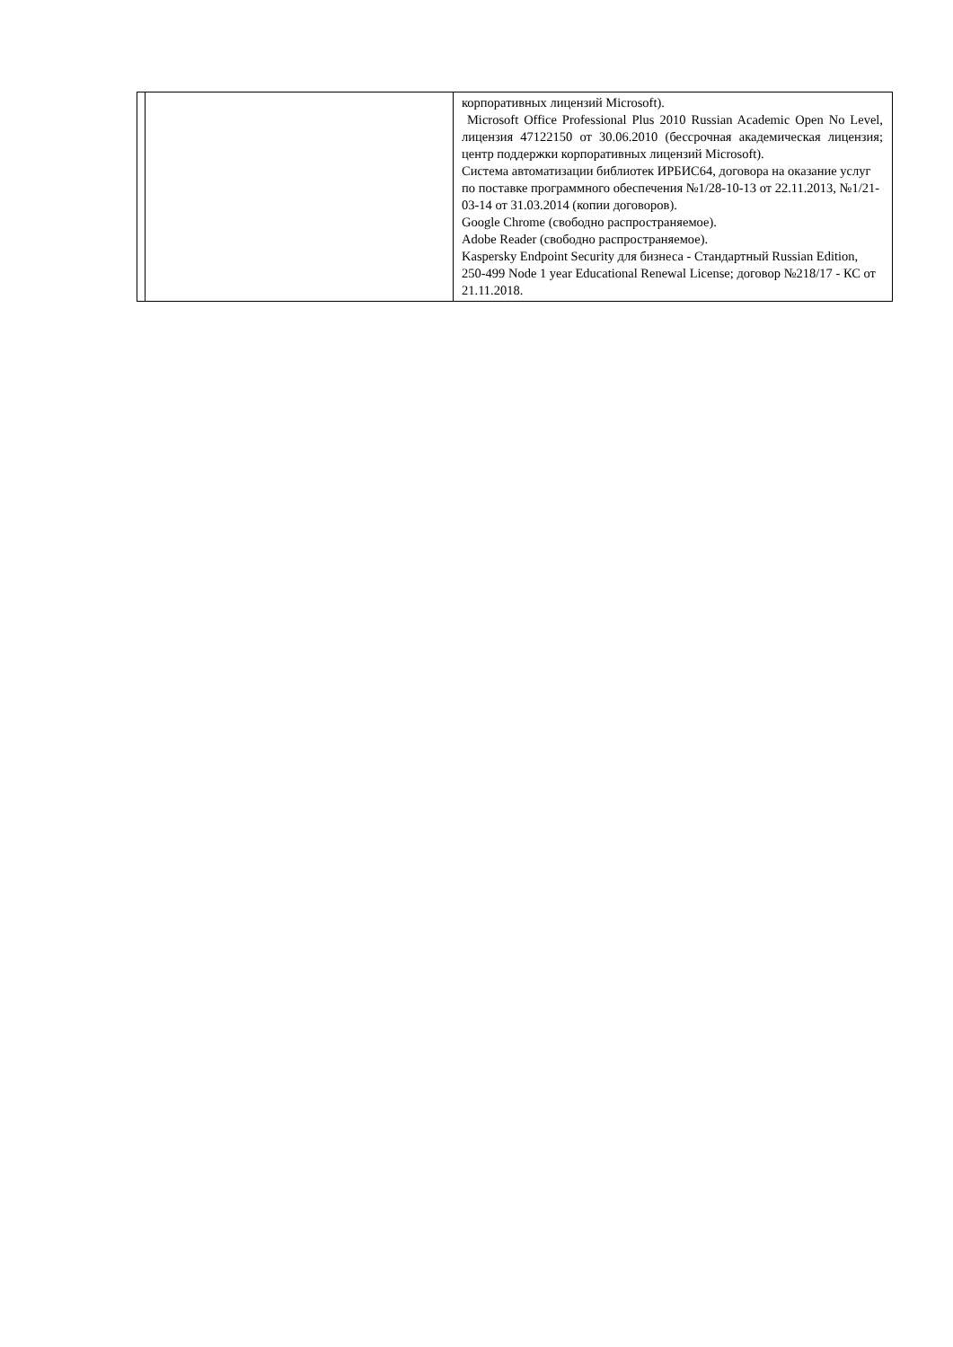| | | корпоративных лицензий Microsoft). Microsoft Office Professional Plus 2010 Russian Academic Open No Level, лицензия 47122150 от 30.06.2010 (бессрочная академическая лицензия; центр поддержки корпоративных лицензий Microsoft). Система автоматизации библиотек ИРБИС64, договора на оказание услуг по поставке программного обеспечения №1/28-10-13 от 22.11.2013, №1/21-03-14 от 31.03.2014 (копии договоров). Google Chrome (свободно распространяемое). Adobe Reader (свободно распространяемое). Kaspersky Endpoint Security для бизнеса - Стандартный Russian Edition, 250-499 Node 1 year Educational Renewal License; договор №218/17 - КС от 21.11.2018. |